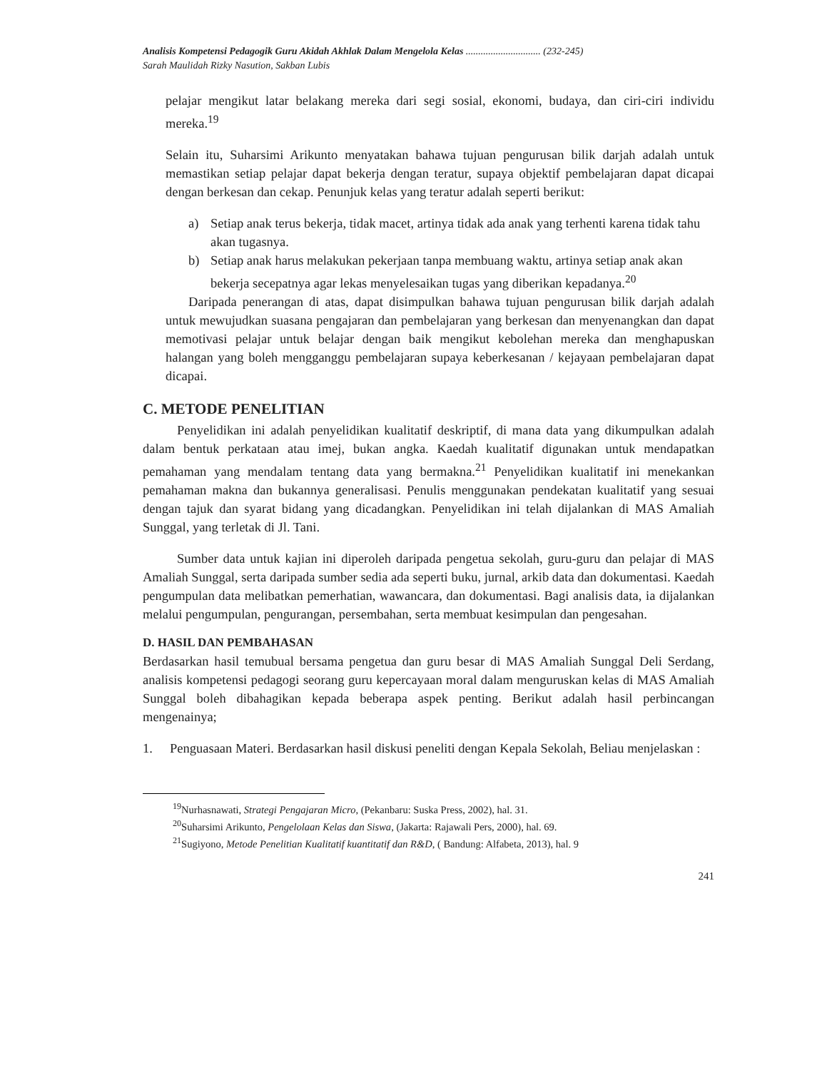Analisis Kompetensi Pedagogik Guru Akidah Akhlak Dalam Mengelola Kelas .............................. (232-245)
Sarah Maulidah Rizky Nasution, Sakban Lubis
pelajar mengikut latar belakang mereka dari segi sosial, ekonomi, budaya, dan ciri-ciri individu mereka.<sup>19</sup>
Selain itu, Suharsimi Arikunto menyatakan bahawa tujuan pengurusan bilik darjah adalah untuk memastikan setiap pelajar dapat bekerja dengan teratur, supaya objektif pembelajaran dapat dicapai dengan berkesan dan cekap. Penunjuk kelas yang teratur adalah seperti berikut:
a) Setiap anak terus bekerja, tidak macet, artinya tidak ada anak yang terhenti karena tidak tahu akan tugasnya.
b) Setiap anak harus melakukan pekerjaan tanpa membuang waktu, artinya setiap anak akan bekerja secepatnya agar lekas menyelesaikan tugas yang diberikan kepadanya.<sup>20</sup>
Daripada penerangan di atas, dapat disimpulkan bahawa tujuan pengurusan bilik darjah adalah untuk mewujudkan suasana pengajaran dan pembelajaran yang berkesan dan menyenangkan dan dapat memotivasi pelajar untuk belajar dengan baik mengikut kebolehan mereka dan menghapuskan halangan yang boleh mengganggu pembelajaran supaya keberkesanan / kejayaan pembelajaran dapat dicapai.
C. METODE PENELITIAN
Penyelidikan ini adalah penyelidikan kualitatif deskriptif, di mana data yang dikumpulkan adalah dalam bentuk perkataan atau imej, bukan angka. Kaedah kualitatif digunakan untuk mendapatkan pemahaman yang mendalam tentang data yang bermakna.<sup>21</sup> Penyelidikan kualitatif ini menekankan pemahaman makna dan bukannya generalisasi. Penulis menggunakan pendekatan kualitatif yang sesuai dengan tajuk dan syarat bidang yang dicadangkan. Penyelidikan ini telah dijalankan di MAS Amaliah Sunggal, yang terletak di Jl. Tani.
Sumber data untuk kajian ini diperoleh daripada pengetua sekolah, guru-guru dan pelajar di MAS Amaliah Sunggal, serta daripada sumber sedia ada seperti buku, jurnal, arkib data dan dokumentasi. Kaedah pengumpulan data melibatkan pemerhatian, wawancara, dan dokumentasi. Bagi analisis data, ia dijalankan melalui pengumpulan, pengurangan, persembahan, serta membuat kesimpulan dan pengesahan.
D. HASIL DAN PEMBAHASAN
Berdasarkan hasil temubual bersama pengetua dan guru besar di MAS Amaliah Sunggal Deli Serdang, analisis kompetensi pedagogi seorang guru kepercayaan moral dalam menguruskan kelas di MAS Amaliah Sunggal boleh dibahagikan kepada beberapa aspek penting. Berikut adalah hasil perbincangan mengenainya;
1. Penguasaan Materi. Berdasarkan hasil diskusi peneliti dengan Kepala Sekolah, Beliau menjelaskan :
<sup>19</sup> Nurhasnawati, Strategi Pengajaran Micro, (Pekanbaru: Suska Press, 2002), hal. 31.
<sup>20</sup> Suharsimi Arikunto, Pengelolaan Kelas dan Siswa, (Jakarta: Rajawali Pers, 2000), hal. 69.
<sup>21</sup> Sugiyono, Metode Penelitian Kualitatif kuantitatif dan R&D, ( Bandung: Alfabeta, 2013), hal. 9
241